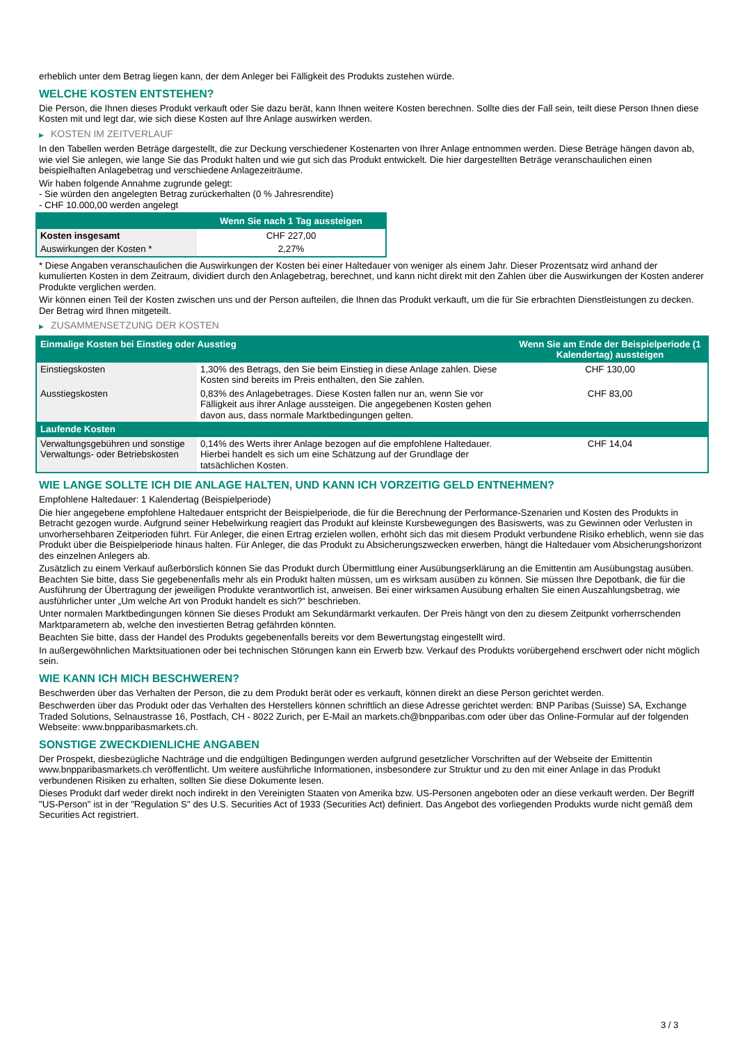erheblich unter dem Betrag liegen kann, der dem Anleger bei Fälligkeit des Produkts zustehen würde.
WELCHE KOSTEN ENTSTEHEN?
Die Person, die Ihnen dieses Produkt verkauft oder Sie dazu berät, kann Ihnen weitere Kosten berechnen. Sollte dies der Fall sein, teilt diese Person Ihnen diese Kosten mit und legt dar, wie sich diese Kosten auf Ihre Anlage auswirken werden.
▶ KOSTEN IM ZEITVERLAUF
In den Tabellen werden Beträge dargestellt, die zur Deckung verschiedener Kostenarten von Ihrer Anlage entnommen werden. Diese Beträge hängen davon ab, wie viel Sie anlegen, wie lange Sie das Produkt halten und wie gut sich das Produkt entwickelt. Die hier dargestellten Beträge veranschaulichen einen beispielhaften Anlagebetrag und verschiedene Anlagezeiträume.
Wir haben folgende Annahme zugrunde gelegt:
- Sie würden den angelegten Betrag zurückerhalten (0 % Jahresrendite)
- CHF 10.000,00 werden angelegt
| | Wenn Sie nach 1 Tag aussteigen |
| --- | --- |
| Kosten insgesamt | CHF 227,00 |
| Auswirkungen der Kosten * | 2,27% |
* Diese Angaben veranschaulichen die Auswirkungen der Kosten bei einer Haltedauer von weniger als einem Jahr. Dieser Prozentsatz wird anhand der kumulierten Kosten in dem Zeitraum, dividiert durch den Anlagebetrag, berechnet, und kann nicht direkt mit den Zahlen über die Auswirkungen der Kosten anderer Produkte verglichen werden.
Wir können einen Teil der Kosten zwischen uns und der Person aufteilen, die Ihnen das Produkt verkauft, um die für Sie erbrachten Dienstleistungen zu decken. Der Betrag wird Ihnen mitgeteilt.
▶ ZUSAMMENSETZUNG DER KOSTEN
| Einmalige Kosten bei Einstieg oder Ausstieg | | Wenn Sie am Ende der Beispielperiode (1 Kalendertag) aussteigen |
| --- | --- | --- |
| Einstiegskosten | 1,30% des Betrags, den Sie beim Einstieg in diese Anlage zahlen. Diese Kosten sind bereits im Preis enthalten, den Sie zahlen. | CHF 130,00 |
| Ausstiegskosten | 0,83% des Anlagebetrages. Diese Kosten fallen nur an, wenn Sie vor Fälligkeit aus ihrer Anlage aussteigen. Die angegebenen Kosten gehen davon aus, dass normale Marktbedingungen gelten. | CHF 83,00 |
| Laufende Kosten | | |
| Verwaltungsgebühren und sonstige Verwaltungs- oder Betriebskosten | 0,14% des Werts ihrer Anlage bezogen auf die empfohlene Haltedauer. Hierbei handelt es sich um eine Schätzung auf der Grundlage der tatsächlichen Kosten. | CHF 14,04 |
WIE LANGE SOLLTE ICH DIE ANLAGE HALTEN, UND KANN ICH VORZEITIG GELD ENTNEHMEN?
Empfohlene Haltedauer: 1 Kalendertag (Beispielperiode)
Die hier angegebene empfohlene Haltedauer entspricht der Beispielperiode, die für die Berechnung der Performance-Szenarien und Kosten des Produkts in Betracht gezogen wurde. Aufgrund seiner Hebelwirkung reagiert das Produkt auf kleinste Kursbewegungen des Basiswerts, was zu Gewinnen oder Verlusten in unvorhersehbaren Zeitperioden führt. Für Anleger, die einen Ertrag erzielen wollen, erhöht sich das mit diesem Produkt verbundene Risiko erheblich, wenn sie das Produkt über die Beispielperiode hinaus halten. Für Anleger, die das Produkt zu Absicherungszwecken erwerben, hängt die Haltedauer vom Absicherungshorizont des einzelnen Anlegers ab.
Zusätzlich zu einem Verkauf außerbörslich können Sie das Produkt durch Übermittlung einer Ausübungserklärung an die Emittentin am Ausübungstag ausüben. Beachten Sie bitte, dass Sie gegebenenfalls mehr als ein Produkt halten müssen, um es wirksam ausüben zu können. Sie müssen Ihre Depotbank, die für die Ausführung der Übertragung der jeweiligen Produkte verantwortlich ist, anweisen. Bei einer wirksamen Ausübung erhalten Sie einen Auszahlungsbetrag, wie ausführlicher unter „Um welche Art von Produkt handelt es sich?“ beschrieben.
Unter normalen Marktbedingungen können Sie dieses Produkt am Sekundärmarkt verkaufen. Der Preis hängt von den zu diesem Zeitpunkt vorherrschenden Marktparametern ab, welche den investierten Betrag gefährden könnten.
Beachten Sie bitte, dass der Handel des Produkts gegebenenfalls bereits vor dem Bewertungstag eingestellt wird.
In außergewöhnlichen Marktsituationen oder bei technischen Störungen kann ein Erwerb bzw. Verkauf des Produkts vorübergehend erschwert oder nicht möglich sein.
WIE KANN ICH MICH BESCHWEREN?
Beschwerden über das Verhalten der Person, die zu dem Produkt berät oder es verkauft, können direkt an diese Person gerichtet werden.
Beschwerden über das Produkt oder das Verhalten des Herstellers können schriftlich an diese Adresse gerichtet werden: BNP Paribas (Suisse) SA, Exchange Traded Solutions, Selnaustrasse 16, Postfach, CH - 8022 Zurich, per E-Mail an markets.ch@bnpparibas.com oder über das Online-Formular auf der folgenden Webseite: www.bnpparibasmarkets.ch.
SONSTIGE ZWECKDIENLICHE ANGABEN
Der Prospekt, diesbezügliche Nachträge und die endgültigen Bedingungen werden aufgrund gesetzlicher Vorschriften auf der Webseite der Emittentin www.bnpparibasmarkets.ch veröffentlicht. Um weitere ausführliche Informationen, insbesondere zur Struktur und zu den mit einer Anlage in das Produkt verbundenen Risiken zu erhalten, sollten Sie diese Dokumente lesen.
Dieses Produkt darf weder direkt noch indirekt in den Vereinigten Staaten von Amerika bzw. US-Personen angeboten oder an diese verkauft werden. Der Begriff "US-Person" ist in der "Regulation S" des U.S. Securities Act of 1933 (Securities Act) definiert. Das Angebot des vorliegenden Produkts wurde nicht gemäß dem Securities Act registriert.
3 / 3